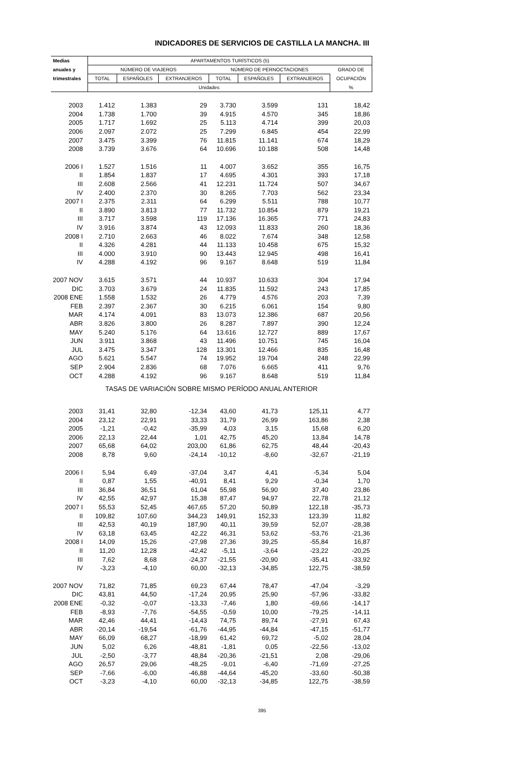INDICADORES DE SERVICIOS DE CASTILLA LA MANCHA. III
| Medias | APARTAMENTOS TURÍSTICOS (5) | | | | | | |
| --- | --- | --- | --- | --- | --- | --- | --- |
| anuales y | NÚMERO DE VIAJEROS | | | NÚMERO DE PERNOCTACIONES | | | GRADO DE |
| trimestrales | TOTAL | ESPAÑOLES | EXTRANJEROS | TOTAL | ESPAÑOLES | EXTRANJEROS | OCUPACIÓN |
| | Unidades | | | | | | % |
| 2003 | 1.412 | 1.383 | 29 | 3.730 | 3.599 | 131 | 18,42 |
| 2004 | 1.738 | 1.700 | 39 | 4.915 | 4.570 | 345 | 18,86 |
| 2005 | 1.717 | 1.692 | 25 | 5.113 | 4.714 | 399 | 20,03 |
| 2006 | 2.097 | 2.072 | 25 | 7.299 | 6.845 | 454 | 22,99 |
| 2007 | 3.475 | 3.399 | 76 | 11.815 | 11.141 | 674 | 18,29 |
| 2008 | 3.739 | 3.676 | 64 | 10.696 | 10.188 | 508 | 14,48 |
| 2006 I | 1.527 | 1.516 | 11 | 4.007 | 3.652 | 355 | 16,75 |
| II | 1.854 | 1.837 | 17 | 4.695 | 4.301 | 393 | 17,18 |
| III | 2.608 | 2.566 | 41 | 12.231 | 11.724 | 507 | 34,67 |
| IV | 2.400 | 2.370 | 30 | 8.265 | 7.703 | 562 | 23,34 |
| 2007 I | 2.375 | 2.311 | 64 | 6.299 | 5.511 | 788 | 10,77 |
| II | 3.890 | 3.813 | 77 | 11.732 | 10.854 | 879 | 19,21 |
| III | 3.717 | 3.598 | 119 | 17.136 | 16.365 | 771 | 24,83 |
| IV | 3.916 | 3.874 | 43 | 12.093 | 11.833 | 260 | 18,36 |
| 2008 I | 2.710 | 2.663 | 46 | 8.022 | 7.674 | 348 | 12,58 |
| II | 4.326 | 4.281 | 44 | 11.133 | 10.458 | 675 | 15,32 |
| III | 4.000 | 3.910 | 90 | 13.443 | 12.945 | 498 | 16,41 |
| IV | 4.288 | 4.192 | 96 | 9.167 | 8.648 | 519 | 11,84 |
| 2007 NOV | 3.615 | 3.571 | 44 | 10.937 | 10.633 | 304 | 17,94 |
| DIC | 3.703 | 3.679 | 24 | 11.835 | 11.592 | 243 | 17,85 |
| 2008 ENE | 1.558 | 1.532 | 26 | 4.779 | 4.576 | 203 | 7,39 |
| FEB | 2.397 | 2.367 | 30 | 6.215 | 6.061 | 154 | 9,80 |
| MAR | 4.174 | 4.091 | 83 | 13.073 | 12.386 | 687 | 20,56 |
| ABR | 3.826 | 3.800 | 26 | 8.287 | 7.897 | 390 | 12,24 |
| MAY | 5.240 | 5.176 | 64 | 13.616 | 12.727 | 889 | 17,67 |
| JUN | 3.911 | 3.868 | 43 | 11.496 | 10.751 | 745 | 16,04 |
| JUL | 3.475 | 3.347 | 128 | 13.301 | 12.466 | 835 | 16,48 |
| AGO | 5.621 | 5.547 | 74 | 19.952 | 19.704 | 248 | 22,99 |
| SEP | 2.904 | 2.836 | 68 | 7.076 | 6.665 | 411 | 9,76 |
| OCT | 4.288 | 4.192 | 96 | 9.167 | 8.648 | 519 | 11,84 |
| TASAS DE VARIACIÓN SOBRE MISMO PERÍODO ANUAL ANTERIOR | | | | | | | |
| 2003 | 31,41 | 32,80 | -12,34 | 43,60 | 41,73 | 125,11 | 4,77 |
| 2004 | 23,12 | 22,91 | 33,33 | 31,79 | 26,99 | 163,86 | 2,38 |
| 2005 | -1,21 | -0,42 | -35,99 | 4,03 | 3,15 | 15,68 | 6,20 |
| 2006 | 22,13 | 22,44 | 1,01 | 42,75 | 45,20 | 13,84 | 14,78 |
| 2007 | 65,68 | 64,02 | 203,00 | 61,86 | 62,75 | 48,44 | -20,43 |
| 2008 | 8,78 | 9,60 | -24,14 | -10,12 | -8,60 | -32,67 | -21,19 |
| 2006 I | 5,94 | 6,49 | -37,04 | 3,47 | 4,41 | -5,34 | 5,04 |
| II | 0,87 | 1,55 | -40,91 | 8,41 | 9,29 | -0,34 | 1,70 |
| III | 36,84 | 36,51 | 61,04 | 55,98 | 56,90 | 37,40 | 23,86 |
| IV | 42,55 | 42,97 | 15,38 | 87,47 | 94,97 | 22,78 | 21,12 |
| 2007 I | 55,53 | 52,45 | 467,65 | 57,20 | 50,89 | 122,18 | -35,73 |
| II | 109,82 | 107,60 | 344,23 | 149,91 | 152,33 | 123,39 | 11,82 |
| III | 42,53 | 40,19 | 187,90 | 40,11 | 39,59 | 52,07 | -28,38 |
| IV | 63,18 | 63,45 | 42,22 | 46,31 | 53,62 | -53,76 | -21,36 |
| 2008 I | 14,09 | 15,26 | -27,98 | 27,36 | 39,25 | -55,84 | 16,87 |
| II | 11,20 | 12,28 | -42,42 | -5,11 | -3,64 | -23,22 | -20,25 |
| III | 7,62 | 8,68 | -24,37 | -21,55 | -20,90 | -35,41 | -33,92 |
| IV | -3,23 | -4,10 | 60,00 | -32,13 | -34,85 | 122,75 | -38,59 |
| 2007 NOV | 71,82 | 71,85 | 69,23 | 67,44 | 78,47 | -47,04 | -3,29 |
| DIC | 43,81 | 44,50 | -17,24 | 20,95 | 25,90 | -57,96 | -33,82 |
| 2008 ENE | -0,32 | -0,07 | -13,33 | -7,46 | 1,80 | -69,66 | -14,17 |
| FEB | -8,93 | -7,76 | -54,55 | -0,59 | 10,00 | -79,25 | -14,11 |
| MAR | 42,46 | 44,41 | -14,43 | 74,75 | 89,74 | -27,91 | 67,43 |
| ABR | -20,14 | -19,54 | -61,76 | -44,95 | -44,84 | -47,15 | -51,77 |
| MAY | 66,09 | 68,27 | -18,99 | 61,42 | 69,72 | -5,02 | 28,04 |
| JUN | 5,02 | 6,26 | -48,81 | -1,81 | 0,05 | -22,56 | -13,02 |
| JUL | -2,50 | -3,77 | 48,84 | -20,36 | -21,51 | 2,08 | -29,06 |
| AGO | 26,57 | 29,06 | -48,25 | -9,01 | -6,40 | -71,69 | -27,25 |
| SEP | -7,66 | -6,00 | -46,88 | -44,64 | -45,20 | -33,60 | -50,38 |
| OCT | -3,23 | -4,10 | 60,00 | -32,13 | -34,85 | 122,75 | -38,59 |
395